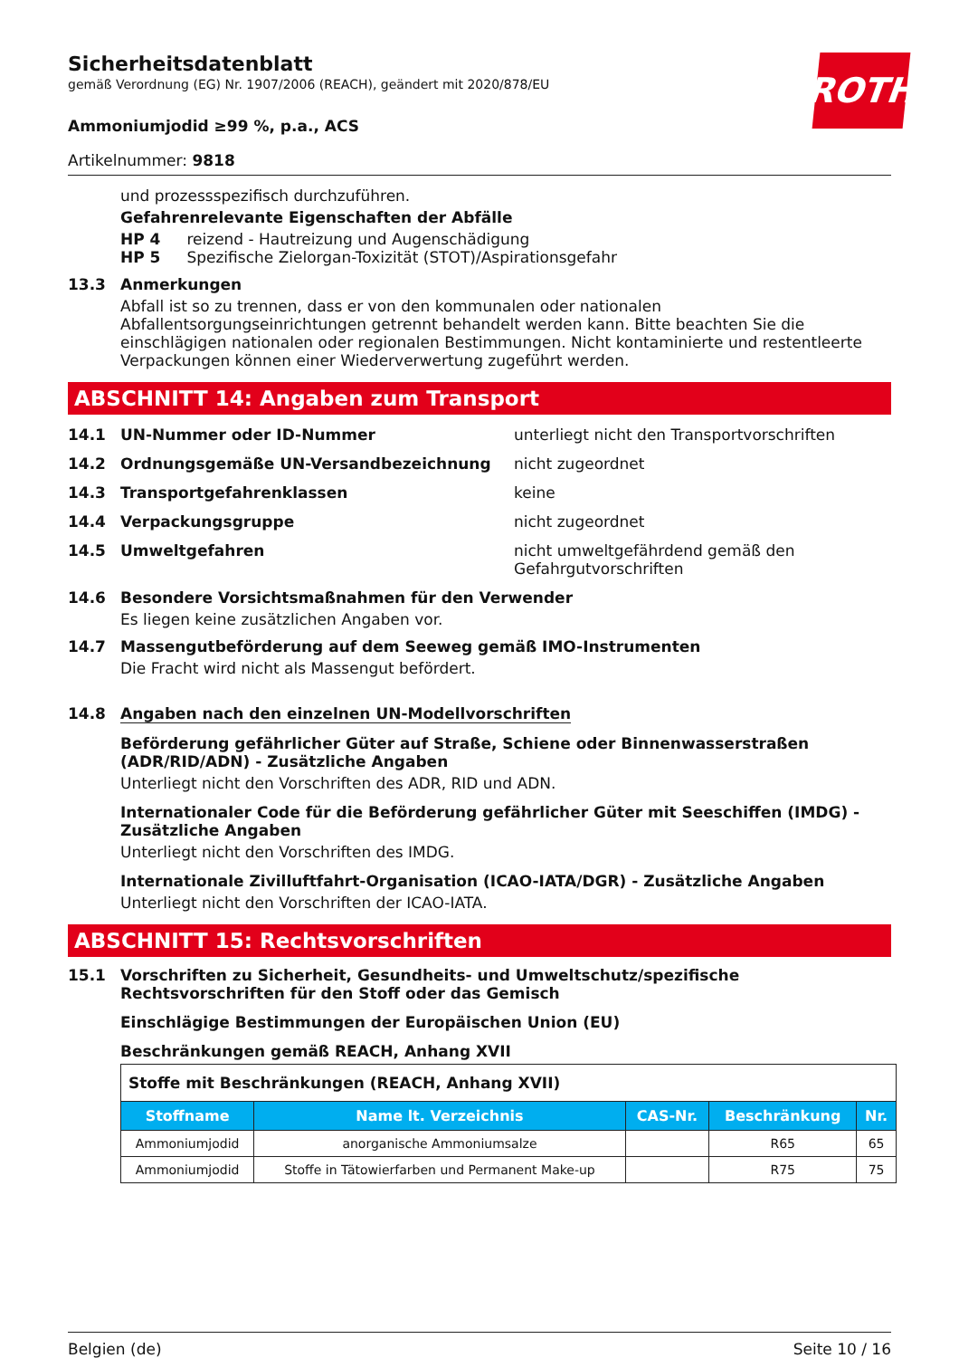ROTH
Sicherheitsdatenblatt
gemäß Verordnung (EG) Nr. 1907/2006 (REACH), geändert mit 2020/878/EU
Ammoniumjodid ≥99 %, p.a., ACS
Artikelnummer: 9818
und prozessspezifisch durchzuführen.
Gefahrenrelevante Eigenschaften der Abfälle
HP 4 reizend - Hautreizung und Augenschädigung
HP 5 Spezifische Zielorgan-Toxizität (STOT)/Aspirationsgefahr
13.3 Anmerkungen
Abfall ist so zu trennen, dass er von den kommunalen oder nationalen Abfallentsorgungseinrichtungen getrennt behandelt werden kann. Bitte beachten Sie die einschlägigen nationalen oder regionalen Bestimmungen. Nicht kontaminierte und restentleerte Verpackungen können einer Wiederverwertung zugeführt werden.
ABSCHNITT 14: Angaben zum Transport
14.1 UN-Nummer oder ID-Nummer unterliegt nicht den Transportvorschriften
14.2 Ordnungsgemäße UN-Versandbezeichnung nicht zugeordnet
14.3 Transportgefahrenklassen keine
14.4 Verpackungsgruppe nicht zugeordnet
14.5 Umweltgefahren nicht umweltgefährdend gemäß den Gefahrgutvorschriften
14.6 Besondere Vorsichtsmaßnahmen für den Verwender
Es liegen keine zusätzlichen Angaben vor.
14.7 Massengutbeförderung auf dem Seeweg gemäß IMO-Instrumenten
Die Fracht wird nicht als Massengut befördert.
14.8 Angaben nach den einzelnen UN-Modellvorschriften
Beförderung gefährlicher Güter auf Straße, Schiene oder Binnenwasserstraßen (ADR/RID/ADN) - Zusätzliche Angaben
Unterliegt nicht den Vorschriften des ADR, RID und ADN.
Internationaler Code für die Beförderung gefährlicher Güter mit Seeschiffen (IMDG) - Zusätzliche Angaben
Unterliegt nicht den Vorschriften des IMDG.
Internationale Zivilluftfahrt-Organisation (ICAO-IATA/DGR) - Zusätzliche Angaben
Unterliegt nicht den Vorschriften der ICAO-IATA.
ABSCHNITT 15: Rechtsvorschriften
15.1 Vorschriften zu Sicherheit, Gesundheits- und Umweltschutz/spezifische Rechtsvorschriften für den Stoff oder das Gemisch
Einschlägige Bestimmungen der Europäischen Union (EU)
Beschränkungen gemäß REACH, Anhang XVII
| Stoffe mit Beschränkungen (REACH, Anhang XVII) | | | | |
| Stoffname | Name lt. Verzeichnis | CAS-Nr. | Beschränkung | Nr. |
| Ammoniumjodid | anorganische Ammoniumsalze | | R65 | 65 |
| Ammoniumjodid | Stoffe in Tätowierfarben und Permanent Make-up | | R75 | 75 |
Belgien (de) Seite 10 / 16